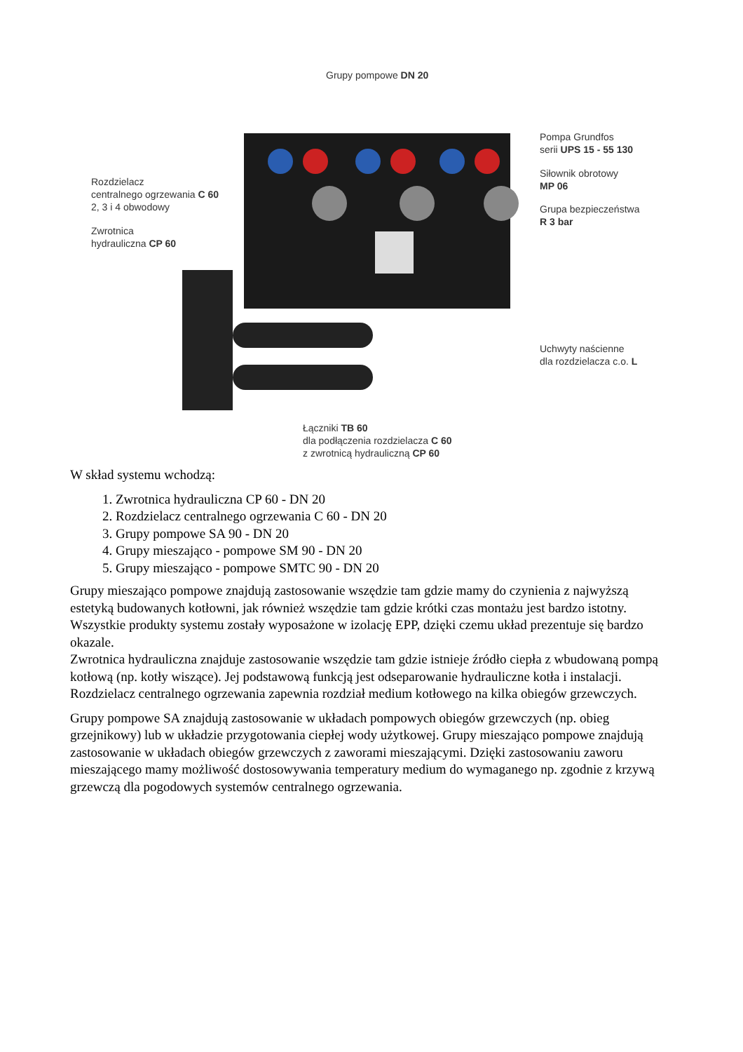Grupy pompowe DN 20
Pompa Grundfos
serii UPS 15 - 55 130
Rozdzielacz
centralnego ogrzewania C 60
2, 3 i 4 obwodowy
Siłownik obrotowy
MP 06
Grupa bezpieczeństwa
R 3 bar
Zwrotnica
hydrauliczna CP 60
Uchwyty naścienne
dla rozdzielacza c.o. L
Łączniki TB 60
dla podłączenia rozdzielacza C 60
z zwrotnicą hydrauliczną CP 60
W skład systemu wchodzą:
1. Zwrotnica hydrauliczna CP 60 - DN 20
2. Rozdzielacz centralnego ogrzewania C 60 - DN 20
3. Grupy pompowe SA 90 - DN 20
4. Grupy mieszająco - pompowe SM 90 - DN 20
5. Grupy mieszająco - pompowe SMTC 90 - DN 20
Grupy mieszająco pompowe znajdują zastosowanie wszędzie tam gdzie mamy do czynienia z najwyższą estetyką budowanych kotłowni, jak również wszędzie tam gdzie krótki czas montażu jest bardzo istotny. Wszystkie produkty systemu zostały wyposażone w izolację EPP, dzięki czemu układ prezentuje się bardzo okazale.
Zwrotnica hydrauliczna znajduje zastosowanie wszędzie tam gdzie istnieje źródło ciepła z wbudowaną pompą kotłową (np. kotły wiszące). Jej podstawową funkcją jest odseparowanie hydrauliczne kotła i instalacji.
Rozdzielacz centralnego ogrzewania zapewnia rozdział medium kotłowego na kilka obiegów grzewczych.
Grupy pompowe SA znajdują zastosowanie w układach pompowych obiegów grzewczych (np. obieg grzejnikowy) lub w układzie przygotowania ciepłej wody użytkowej. Grupy mieszająco pompowe znajdują zastosowanie w układach obiegów grzewczych z zaworami mieszającymi. Dzięki zastosowaniu zaworu mieszającego mamy możliwość dostosowywania temperatury medium do wymaganego np. zgodnie z krzywą grzewczą dla pogodowych systemów centralnego ogrzewania.